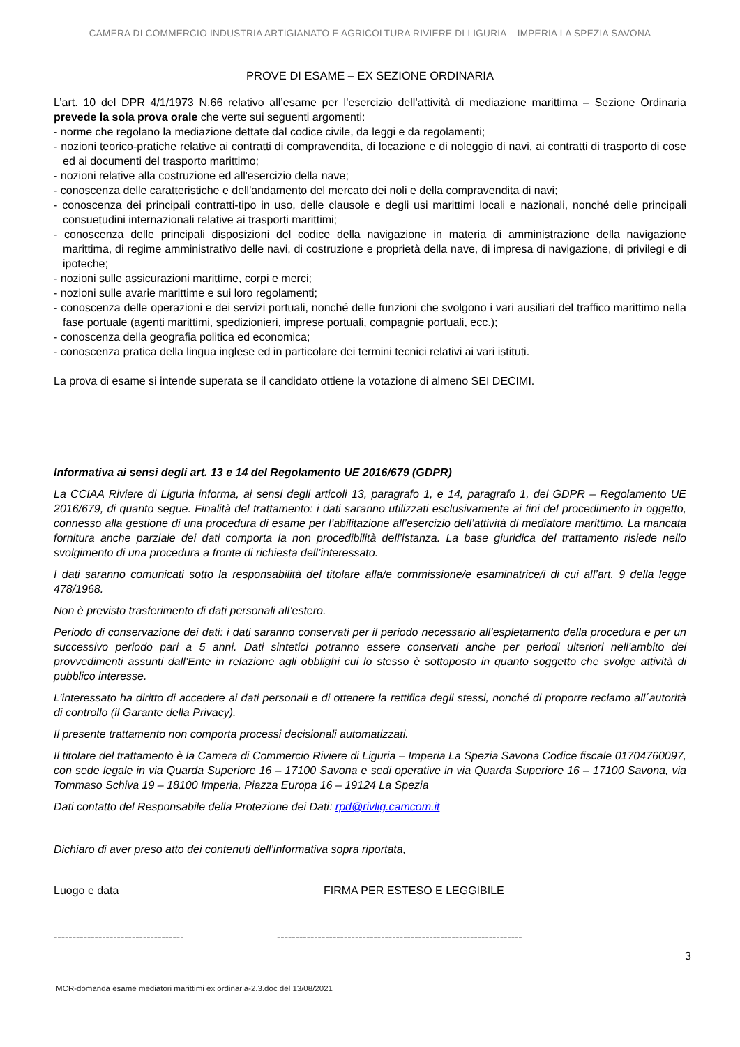CAMERA DI COMMERCIO INDUSTRIA ARTIGIANATO E AGRICOLTURA RIVIERE DI LIGURIA – IMPERIA LA SPEZIA SAVONA
PROVE DI ESAME – EX SEZIONE ORDINARIA
L’art. 10 del DPR 4/1/1973 N.66 relativo all’esame per l’esercizio dell’attività di mediazione marittima – Sezione Ordinaria prevede la sola prova orale che verte sui seguenti argomenti:
- norme che regolano la mediazione dettate dal codice civile, da leggi e da regolamenti;
- nozioni teorico-pratiche relative ai contratti di compravendita, di locazione e di noleggio di navi, ai contratti di trasporto di cose ed ai documenti del trasporto marittimo;
- nozioni relative alla costruzione ed all'esercizio della nave;
- conoscenza delle caratteristiche e dell'andamento del mercato dei noli e della compravendita di navi;
- conoscenza dei principali contratti-tipo in uso, delle clausole e degli usi marittimi locali e nazionali, nonché delle principali consuetudini internazionali relative ai trasporti marittimi;
- conoscenza delle principali disposizioni del codice della navigazione in materia di amministrazione della navigazione marittima, di regime amministrativo delle navi, di costruzione e proprietà della nave, di impresa di navigazione, di privilegi e di ipoteche;
- nozioni sulle assicurazioni marittime, corpi e merci;
- nozioni sulle avarie marittime e sui loro regolamenti;
- conoscenza delle operazioni e dei servizi portuali, nonché delle funzioni che svolgono i vari ausiliari del traffico marittimo nella fase portuale (agenti marittimi, spedizionieri, imprese portuali, compagnie portuali, ecc.);
- conoscenza della geografia politica ed economica;
- conoscenza pratica della lingua inglese ed in particolare dei termini tecnici relativi ai vari istituti.
La prova di esame si intende superata se il candidato ottiene la votazione di almeno SEI DECIMI.
Informativa ai sensi degli art. 13 e 14 del Regolamento UE 2016/679 (GDPR)
La CCIAA Riviere di Liguria informa, ai sensi degli articoli 13, paragrafo 1, e 14, paragrafo 1, del GDPR – Regolamento UE 2016/679, di quanto segue. Finalità del trattamento: i dati saranno utilizzati esclusivamente ai fini del procedimento in oggetto, connesso alla gestione di una procedura di esame per l’abilitazione all’esercizio dell’attività di mediatore marittimo. La mancata fornitura anche parziale dei dati comporta la non procedibilità dell’istanza. La base giuridica del trattamento risiede nello svolgimento di una procedura a fronte di richiesta dell’interessato.
I dati saranno comunicati sotto la responsabilità del titolare alla/e commissione/e esaminatrice/i di cui all’art. 9 della legge 478/1968.
Non è previsto trasferimento di dati personali all’estero.
Periodo di conservazione dei dati: i dati saranno conservati per il periodo necessario all’espletamento della procedura e per un successivo periodo pari a 5 anni. Dati sintetici potranno essere conservati anche per periodi ulteriori nell’ambito dei provvedimenti assunti dall’Ente in relazione agli obblighi cui lo stesso è sottoposto in quanto soggetto che svolge attività di pubblico interesse.
L’interessato ha diritto di accedere ai dati personali e di ottenere la rettifica degli stessi, nonché di proporre reclamo all´autorità di controllo (il Garante della Privacy).
Il presente trattamento non comporta processi decisionali automatizzati.
Il titolare del trattamento è la Camera di Commercio Riviere di Liguria – Imperia La Spezia Savona Codice fiscale 01704760097, con sede legale in via Quarda Superiore 16 – 17100 Savona e sedi operative in via Quarda Superiore 16 – 17100 Savona, via Tommaso Schiva 19 – 18100 Imperia, Piazza Europa 16 – 19124 La Spezia
Dati contatto del Responsabile della Protezione dei Dati: rpd@rivlig.camcom.it
Dichiaro di aver preso atto dei contenuti dell’informativa sopra riportata,
Luogo e data FIRMA PER ESTESO E LEGGIBILE
----------------------------------- ------------------------------------------------------------------
3
MCR-domanda esame mediatori marittimi ex ordinaria-2.3.doc del 13/08/2021